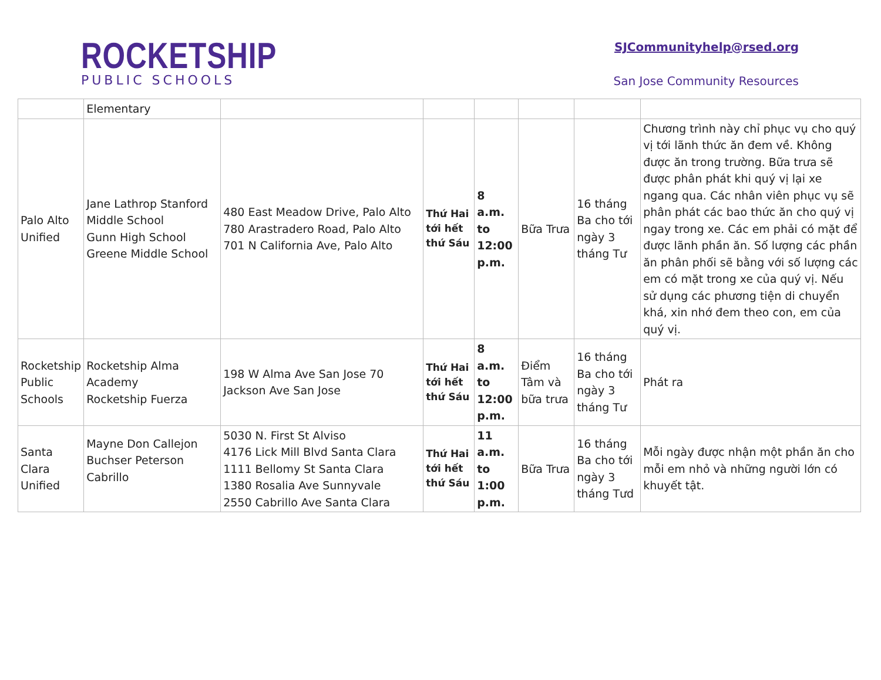ROCKETSHIP
PUBLIC SCHOOLS
SJCommunityhelp@rsed.org
San Jose Community Resources
| | Elementary | | | | | | |
| Palo Alto Unified | Jane Lathrop Stanford Middle School Gunn High School Greene Middle School | 480 East Meadow Drive, Palo Alto 780 Arastradero Road, Palo Alto 701 N California Ave, Palo Alto | Thứ Hai tới hết thứ Sáu | 8 a.m. to 12:00 p.m. | Bữa Trưa | 16 tháng Ba cho tới ngày 3 tháng Tư | Chương trình này chỉ phục vụ cho quý vị tới lãnh thức ăn đem về. Không được ăn trong trường. Bữa trưa sẽ được phân phát khi quý vị lại xe ngang qua. Các nhân viên phục vụ sẽ phân phát các bao thức ăn cho quý vị ngay trong xe. Các em phải có mặt để được lãnh phần ăn. Số lượng các phần ăn phân phối sẽ bằng với số lượng các em có mặt trong xe của quý vị. Nếu sử dụng các phương tiện di chuyển khá, xin nhớ đem theo con, em của quý vị. |
| Rocketship Public Schools | Rocketship Alma Academy Rocketship Fuerza | 198 W Alma Ave San Jose 70 Jackson Ave San Jose | Thứ Hai tới hết thứ Sáu | 8 a.m. to 12:00 p.m. | Điểm Tâm và bữa trưa | 16 tháng Ba cho tới ngày 3 tháng Tư | Phát ra |
| Santa Clara Unified | Mayne Don Callejon Buchser Peterson Cabrillo | 5030 N. First St Alviso 4176 Lick Mill Blvd Santa Clara 1111 Bellomy St Santa Clara 1380 Rosalia Ave Sunnyvale 2550 Cabrillo Ave Santa Clara | Thứ Hai tới hết thứ Sáu | 11 a.m. to 1:00 p.m. | Bữa Trưa | 16 tháng Ba cho tới ngày 3 tháng Tưd | Mỗi ngày được nhận một phần ăn cho mỗi em nhỏ và những người lớn có khuyết tật. |